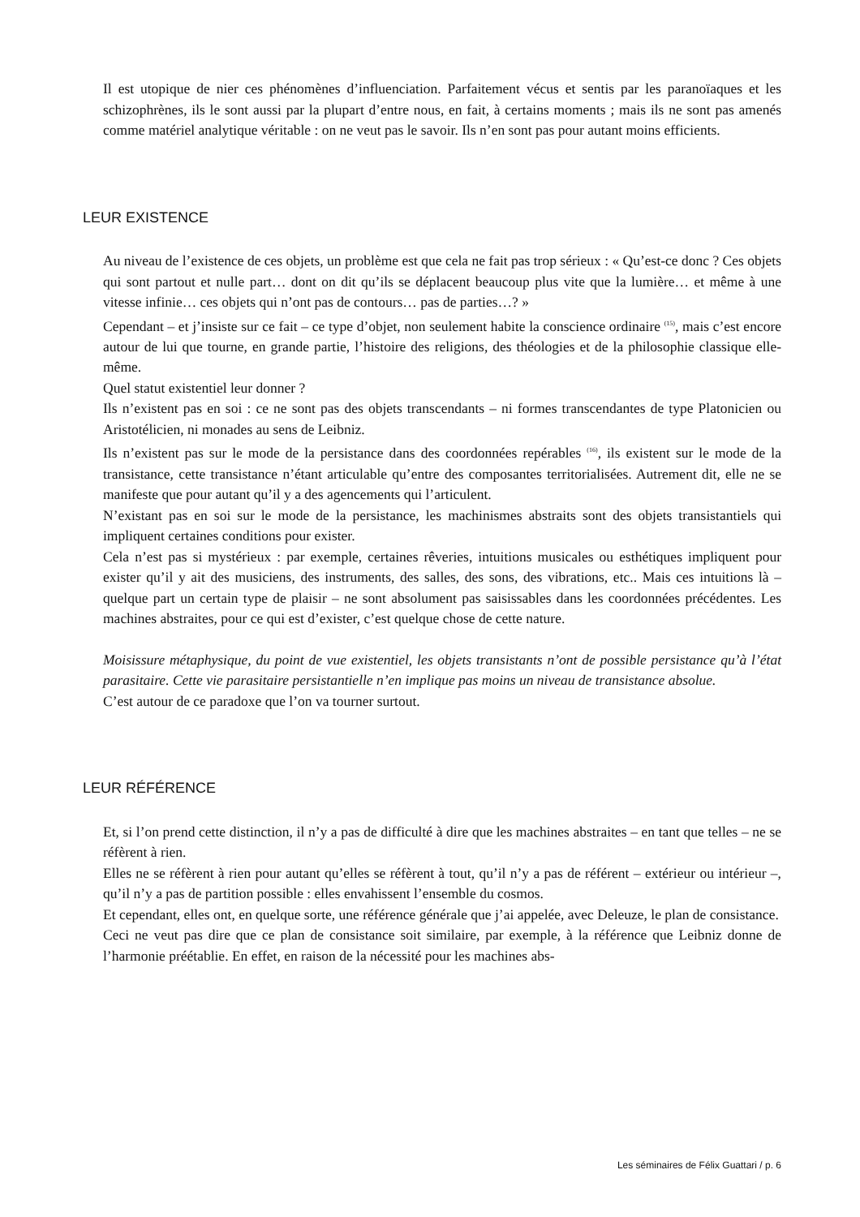Il est utopique de nier ces phénomènes d’influenciation. Parfaitement vécus et sentis par les paranoïaques et les schizophrènes, ils le sont aussi par la plupart d’entre nous, en fait, à certains moments ; mais ils ne sont pas amenés comme matériel analytique véritable : on ne veut pas le savoir. Ils n’en sont pas pour autant moins efficients.
LEUR EXISTENCE
Au niveau de l’existence de ces objets, un problème est que cela ne fait pas trop sérieux : « Qu’est-ce donc ? Ces objets qui sont partout et nulle part… dont on dit qu’ils se déplacent beaucoup plus vite que la lumière… et même à une vitesse infinie… ces objets qui n’ont pas de contours… pas de parties…? »
Cependant – et j’insiste sur ce fait – ce type d’objet, non seulement habite la conscience ordinaire <sup>(15)</sup>, mais c’est encore autour de lui que tourne, en grande partie, l’histoire des religions, des théologies et de la philosophie classique elle-même.
Quel statut existentiel leur donner ?
Ils n’existent pas en soi : ce ne sont pas des objets transcendants – ni formes transcendantes de type Platonicien ou Aristotélicien, ni monades au sens de Leibniz.
Ils n’existent pas sur le mode de la persistance dans des coordonnées repérables <sup>(16)</sup>, ils existent sur le mode de la transistance, cette transistance n’étant articulable qu’entre des composantes territorialisées. Autrement dit, elle ne se manifeste que pour autant qu’il y a des agencements qui l’articulent.
N’existant pas en soi sur le mode de la persistance, les machinismes abstraits sont des objets transistantiels qui impliquent certaines conditions pour exister.
Cela n’est pas si mystérieux : par exemple, certaines rêveries, intuitions musicales ou esthétiques impliquent pour exister qu’il y ait des musiciens, des instruments, des salles, des sons, des vibrations, etc.. Mais ces intuitions là – quelque part un certain type de plaisir – ne sont absolument pas saisissables dans les coordonnées précédentes. Les machines abstraites, pour ce qui est d’exister, c’est quelque chose de cette nature.
Moisissure métaphysique, du point de vue existentiel, les objets transistants n’ont de possible persistance qu’à l’état parasitaire. Cette vie parasitaire persistantielle n’en implique pas moins un niveau de transistance absolue.
C’est autour de ce paradoxe que l’on va tourner surtout.
LEUR RÉFÉRENCE
Et, si l’on prend cette distinction, il n’y a pas de difficulté à dire que les machines abstraites – en tant que telles – ne se réfèrent à rien.
Elles ne se réfèrent à rien pour autant qu’elles se réfèrent à tout, qu’il n’y a pas de référent – extérieur ou intérieur –, qu’il n’y a pas de partition possible : elles envahissent l’ensemble du cosmos.
Et cependant, elles ont, en quelque sorte, une référence générale que j’ai appelée, avec Deleuze, le plan de consistance.
Ceci ne veut pas dire que ce plan de consistance soit similaire, par exemple, à la référence que Leibniz donne de l’harmonie préétablie. En effet, en raison de la nécessité pour les machines abs-
Les séminaires de Félix Guattari / p. 6